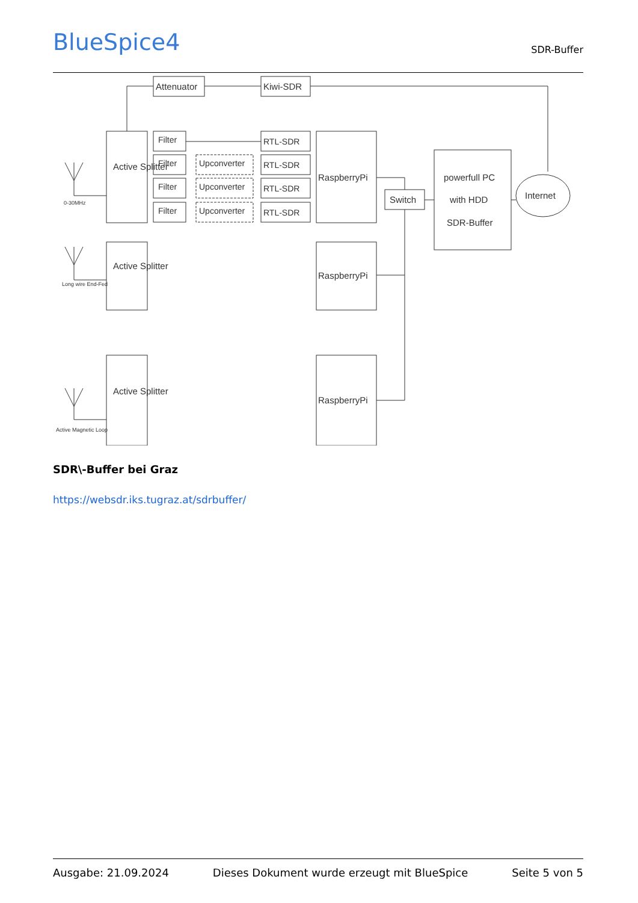BlueSpice4
SDR-Buffer
Attenuator
Kiwi-SDR
Active Splitter
Active Splitter
Active Splitter
RaspberryPi
RaspberryPi
RaspberryPi
Switch
powerfull PC
with HDD
SDR-Buffer
Internet
0-30MHz
Long wire End-Fed
Active Magnetic Loop
Filter
RTL-SDR
Filter
Upconverter
RTL-SDR
Filter
Upconverter
RTL-SDR
Filter
Upconverter
RTL-SDR
SDR\-Buffer bei Graz
https://websdr.iks.tugraz.at/sdrbuffer/
Ausgabe: 21.09.2024 Dieses Dokument wurde erzeugt mit BlueSpice Seite 5 von 5